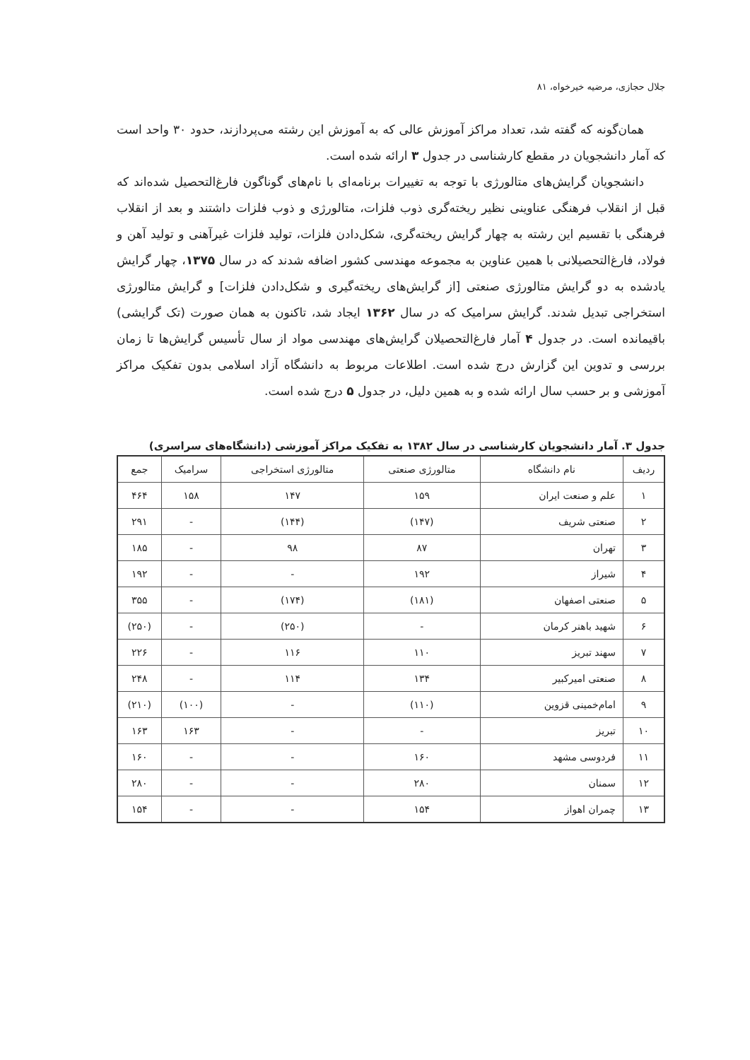جلال حجازی، مرضیه خیرخواه، ۸۱
همان‌گونه که گفته شد، تعداد مراکز آموزش عالی که به آموزش این رشته می‌پردازند، حدود ۳۰ واحد است که آمار دانشجویان در مقطع کارشناسی در جدول ۳ ارائه شده است.
دانشجویان گرایش‌های متالورژی با توجه به تغییرات برنامه‌ای با نام‌های گوناگون فارغ‌التحصیل شده‌اند که قبل از انقلاب فرهنگی عناوینی نظیر ریخته‌گری ذوب فلزات، متالورژی و ذوب فلزات داشتند و بعد از انقلاب فرهنگی با تقسیم این رشته به چهار گرایش ریخته‌گری، شکل‌دادن فلزات، تولید فلزات غیرآهنی و تولید آهن و فولاد، فارغ‌التحصیلانی با همین عناوین به مجموعه مهندسی کشور اضافه شدند که در سال ۱۳۷۵، چهار گرایش یادشده به دو گرایش متالورژی صنعتی [از گرایش‌های ریخته‌گیری و شکل‌دادن فلزات] و گرایش متالورژی استخراجی تبدیل شدند. گرایش سرامیک که در سال ۱۳۶۲ ایجاد شد، تاکنون به همان صورت (تک گرایشی) باقیمانده است. در جدول ۴ آمار فارغ‌التحصیلان گرایش‌های مهندسی مواد از سال تأسیس گرایش‌ها تا زمان بررسی و تدوین این گزارش درج شده است. اطلاعات مربوط به دانشگاه آزاد اسلامی بدون تفکیک مراکز آموزشی و بر حسب سال ارائه شده و به همین دلیل، در جدول ۵ درج شده است.
جدول ۳. آمار دانشجویان کارشناسی در سال ۱۳۸۲ به تفکیک مراکز آموزشی (دانشگاه‌های سراسری)
| ردیف | نام دانشگاه | متالورژی صنعتی | متالورژی استخراجی | سرامیک | جمع |
| --- | --- | --- | --- | --- | --- |
| ۱ | علم و صنعت ایران | ۱۵۹ | ۱۴۷ | ۱۵۸ | ۴۶۴ |
| ۲ | صنعتی شریف | (۱۴۷) | (۱۴۴) | - | ۲۹۱ |
| ۳ | تهران | ۸۷ | ۹۸ | - | ۱۸۵ |
| ۴ | شیراز | ۱۹۲ | - | - | ۱۹۲ |
| ۵ | صنعتی اصفهان | (۱۸۱) | (۱۷۴) | - | ۳۵۵ |
| ۶ | شهید باهنر کرمان | - | (۲۵۰) | - | (۲۵۰) |
| ۷ | سهند تبریز | ۱۱۰ | ۱۱۶ | - | ۲۲۶ |
| ۸ | صنعتی امیرکبیر | ۱۳۴ | ۱۱۴ | - | ۲۴۸ |
| ۹ | امام‌خمینی قزوین | (۱۱۰) | - | (۱۰۰) | (۲۱۰) |
| ۱۰ | تبریز | - | - | ۱۶۳ | ۱۶۳ |
| ۱۱ | فردوسی مشهد | ۱۶۰ | - | - | ۱۶۰ |
| ۱۲ | سمنان | ۲۸۰ | - | - | ۲۸۰ |
| ۱۳ | چمران اهواز | ۱۵۴ | - | - | ۱۵۴ |